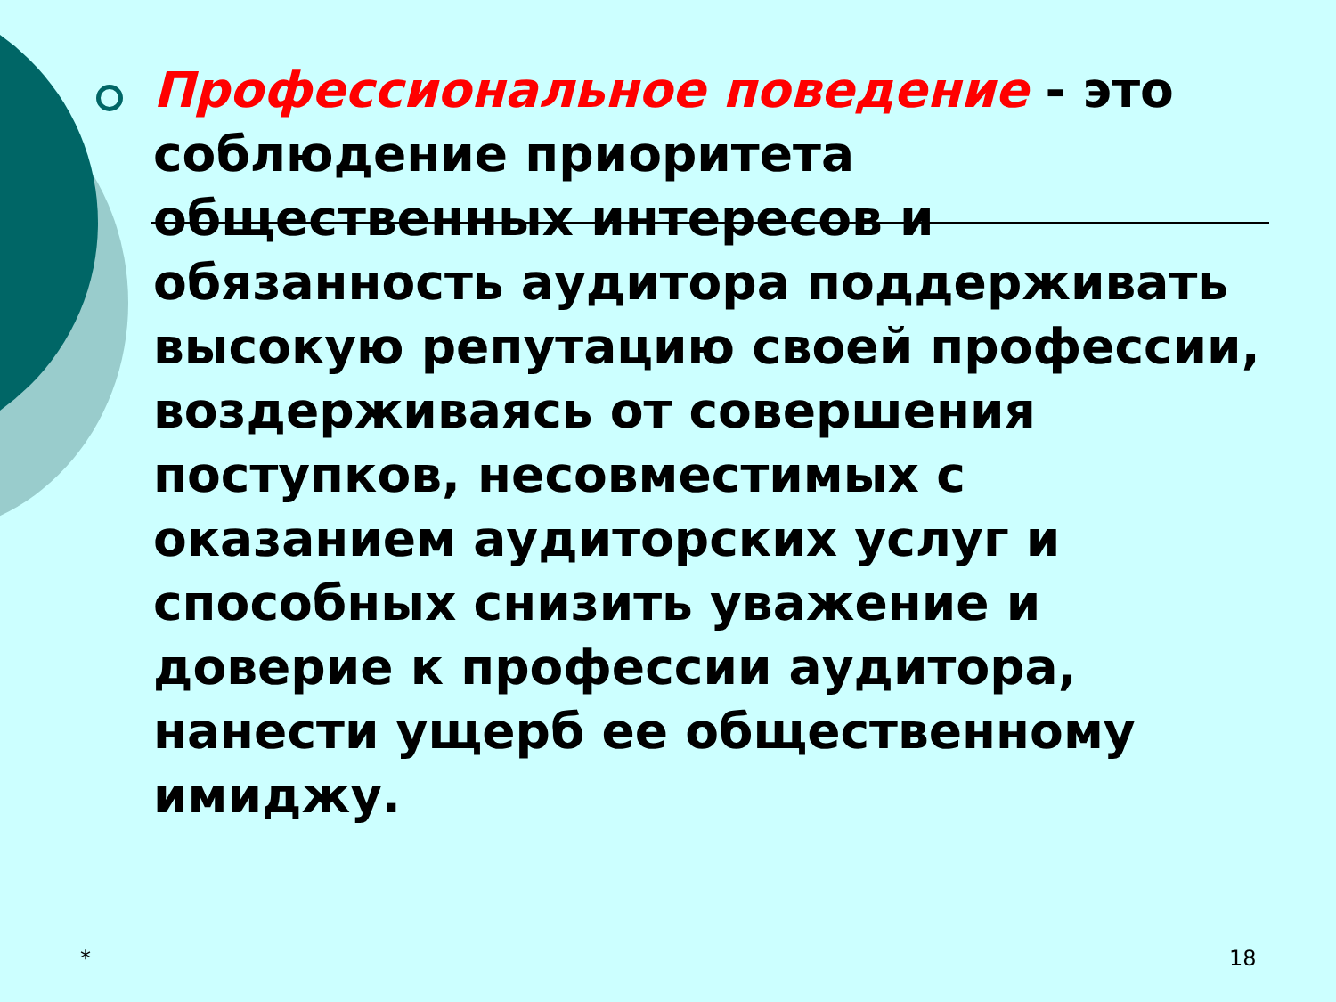Профессиональное поведение - это соблюдение приоритета общественных интересов и обязанность аудитора поддерживать высокую репутацию своей профессии, воздерживаясь от совершения поступков, несовместимых с оказанием аудиторских услуг и способных снизить уважение и доверие к профессии аудитора, нанести ущерб ее общественному имиджу.
* 18